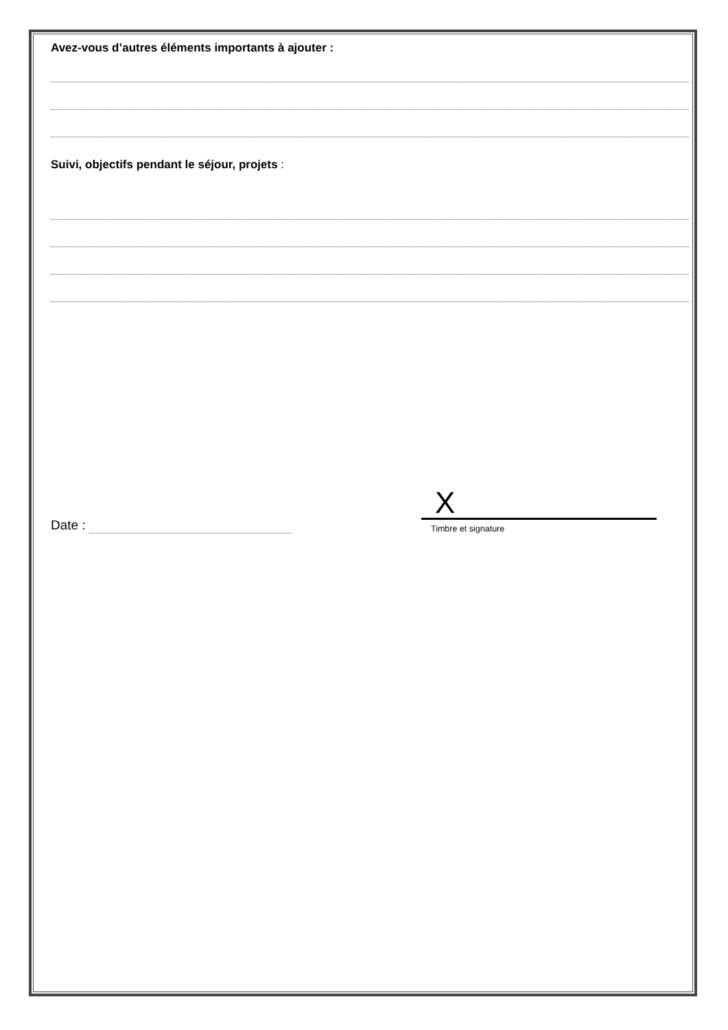Avez-vous d’autres éléments importants à ajouter :
Suivi, objectifs pendant le séjour, projets :
Date :
X
Timbre et signature